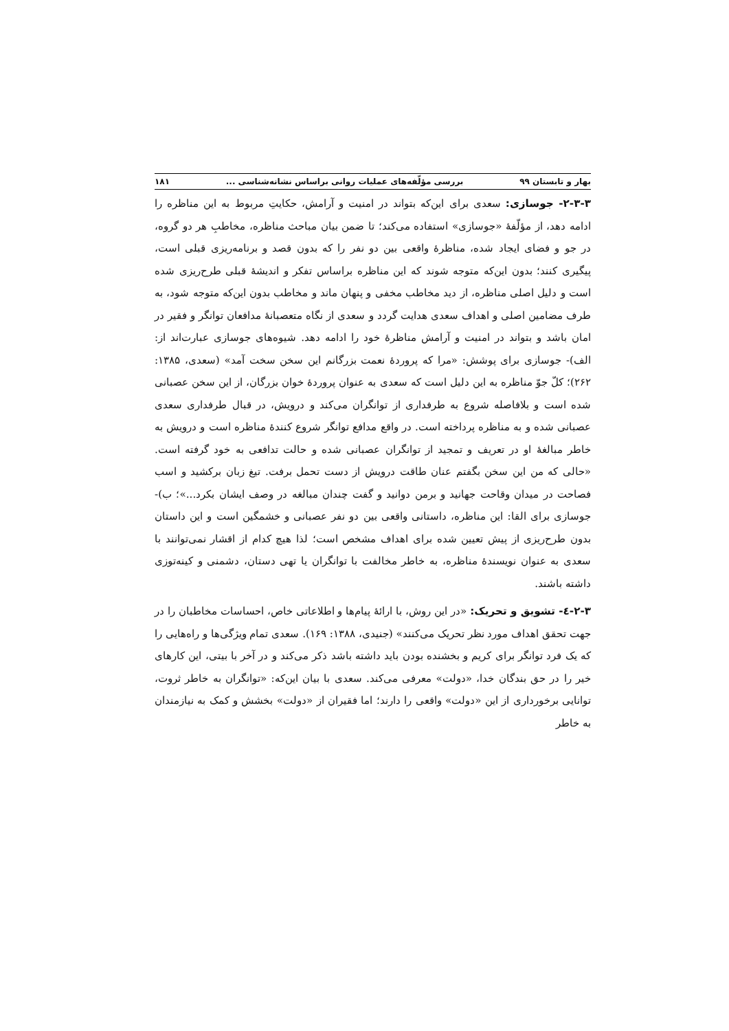بهار و تابستان ۹۹ بررسی مؤلّفه‌های عملیات روانی براساس نشانه‌شناسی ... ۱۸۱
۲-۳-۳- جوسازی: سعدی برای این‌که بتواند در امنیت و آرامش، حکایتِ مربوط به این مناظره را ادامه دهد، از مؤلّفهٔ «جوسازی» استفاده می‌کند؛ تا ضمن بیان مباحث مناظره، مخاطبِ هر دو گروه، در جو و فضای ایجاد شده، مناظرهٔ واقعی بین دو نفر را که بدون قصد و برنامه‌ریزی قبلی است، پیگیری کنند؛ بدون این‌که متوجه شوند که این مناظره براساس تفکر و اندیشهٔ قبلی طرح‌ریزی شده است و دلیل اصلی مناظره، از دید مخاطب مخفی و پنهان ماند و مخاطب بدون این‌که متوجه شود، به طرف مضامین اصلی و اهداف سعدی هدایت گردد و سعدی از نگاه متعصبانهٔ مدافعان توانگر و فقیر در امان باشد و بتواند در امنیت و آرامش مناظرهٔ خود را ادامه دهد. شیوه‌های جوسازی عبارت‌اند از: الف)- جوسازی برای پوشش: «مرا که پروردهٔ نعمت بزرگانم این سخن سخت آمد» (سعدی، ۱۳۸۵: ۲۶۲)؛ کلّ جوّ مناظره به این دلیل است که سعدی به عنوان پروردهٔ خوان بزرگان، از این سخن عصبانی شده است و بلافاصله شروع به طرفداری از توانگران می‌کند و درویش، در قبال طرفداری سعدی عصبانی شده و به مناظره پرداخته است. در واقع مدافع توانگر شروع کنندهٔ مناظره است و درویش به خاطر مبالغهٔ او در تعریف و تمجید از توانگران عصبانی شده و حالت تدافعی به خود گرفته است. «حالی که من این سخن بگفتم عنان طاقت درویش از دست تحمل برفت. تیغ زبان برکشید و اسب فصاحت در میدان وقاحت جهانید و برمن دوانید و گفت چندان مبالغه در وصف ایشان بکرد...»؛ ب)- جوسازی برای القا: این مناظره، داستانی واقعی بین دو نفر عصبانی و خشمگین است و این داستان بدون طرح‌ریزی از پیش تعیین شده برای اهداف مشخص است؛ لذا هیچ کدام از اقشار نمی‌توانند با سعدی به عنوان نویسندهٔ مناظره، به خاطر مخالفت با توانگران یا تهی دستان، دشمنی و کینه‌توزی داشته باشند.
۲-۳-٤- تشویق و تحریک: «در این روش، با ارائهٔ پیام‌ها و اطلاعاتی خاص، احساسات مخاطبان را در جهت تحقق اهداف مورد نظر تحریک می‌کنند» (جنیدی، ۱۳۸۸: ۱۶۹). سعدی تمام ویژگی‌ها و راه‌هایی را که یک فرد توانگر برای کریم و بخشنده بودن باید داشته باشد ذکر می‌کند و در آخر با بیتی، این کارهای خیر را در حق بندگان خدا، «دولت» معرفی می‌کند. سعدی با بیان این‌که: «توانگران به خاطر ثروت، توانایی برخورداری از این «دولت» واقعی را دارند؛ اما فقیران از «دولت» بخشش و کمک به نیازمندان به خاطر